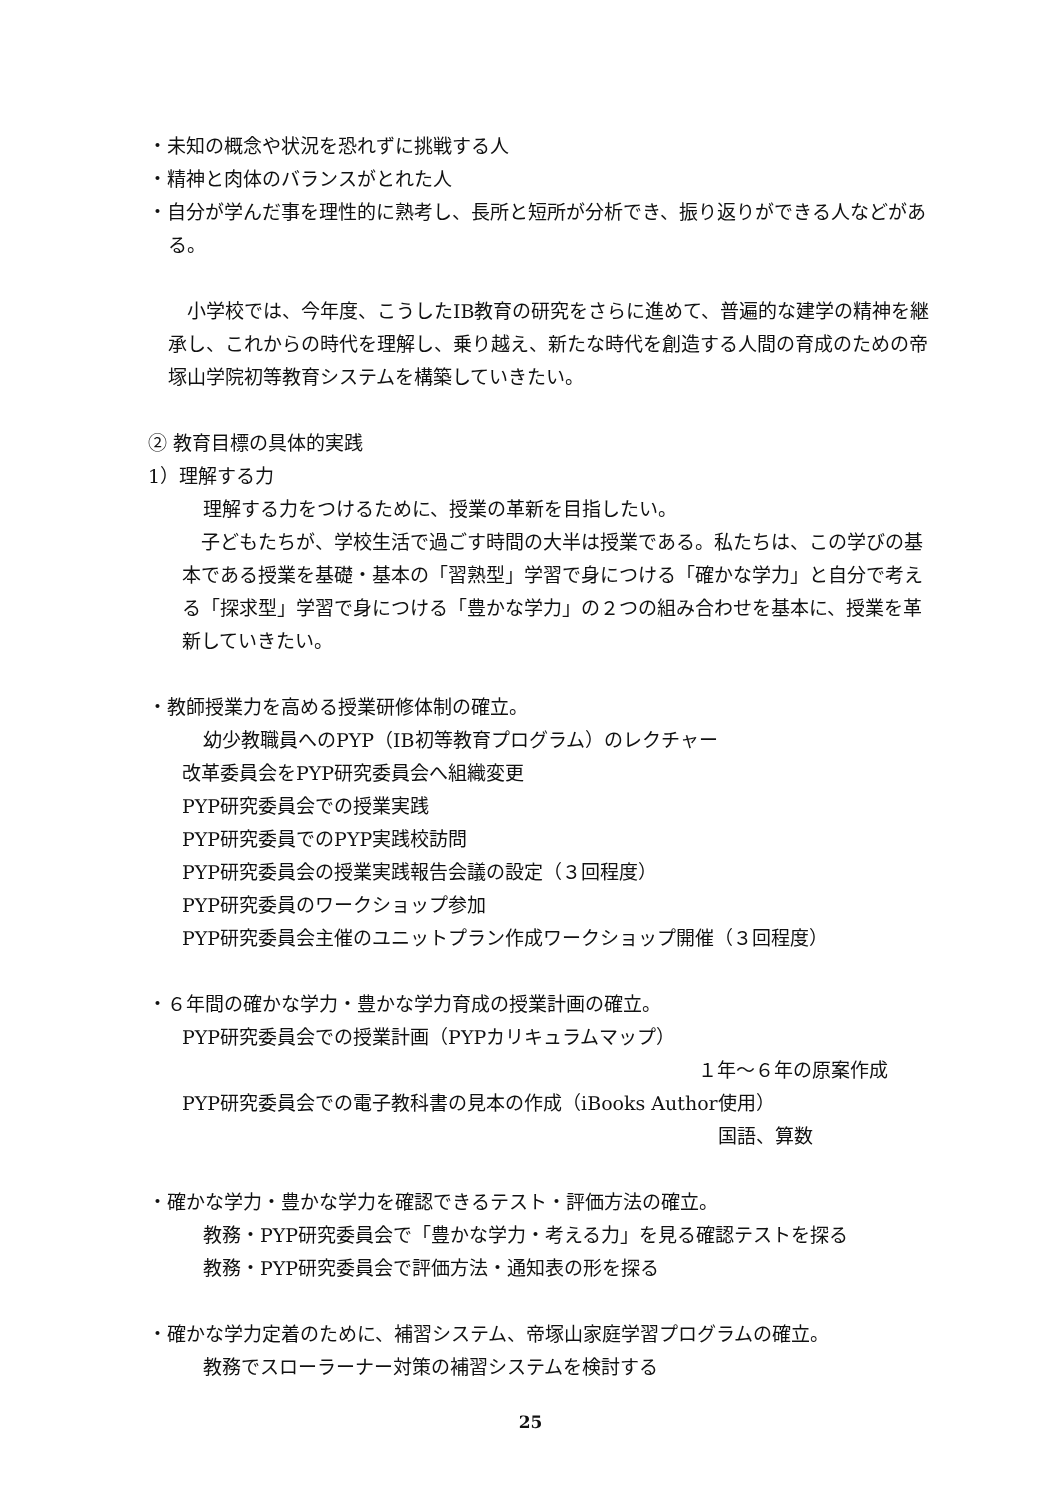・未知の概念や状況を恐れずに挑戦する人
・精神と肉体のバランスがとれた人
・自分が学んだ事を理性的に熟考し、長所と短所が分析でき、振り返りができる人などがある。
　小学校では、今年度、こうしたIB教育の研究をさらに進めて、普遍的な建学の精神を継承し、これからの時代を理解し、乗り越え、新たな時代を創造する人間の育成のための帝塚山学院初等教育システムを構築していきたい。
② 教育目標の具体的実践
1）理解する力
理解する力をつけるために、授業の革新を目指したい。
　子どもたちが、学校生活で過ごす時間の大半は授業である。私たちは、この学びの基本である授業を基礎・基本の「習熟型」学習で身につける「確かな学力」と自分で考える「探求型」学習で身につける「豊かな学力」の２つの組み合わせを基本に、授業を革新していきたい。
・教師授業力を高める授業研修体制の確立。
幼少教職員へのPYP（IB初等教育プログラム）のレクチャー
改革委員会をPYP研究委員会へ組織変更
PYP研究委員会での授業実践
PYP研究委員でのPYP実践校訪問
PYP研究委員会の授業実践報告会議の設定（３回程度）
PYP研究委員のワークショップ参加
PYP研究委員会主催のユニットプラン作成ワークショップ開催（３回程度）
・６年間の確かな学力・豊かな学力育成の授業計画の確立。
PYP研究委員会での授業計画（PYPカリキュラムマップ）
１年～６年の原案作成
PYP研究委員会での電子教科書の見本の作成（iBooks Author使用）
国語、算数
・確かな学力・豊かな学力を確認できるテスト・評価方法の確立。
教務・PYP研究委員会で「豊かな学力・考える力」を見る確認テストを探る
教務・PYP研究委員会で評価方法・通知表の形を探る
・確かな学力定着のために、補習システム、帝塚山家庭学習プログラムの確立。
教務でスローラーナー対策の補習システムを検討する
25